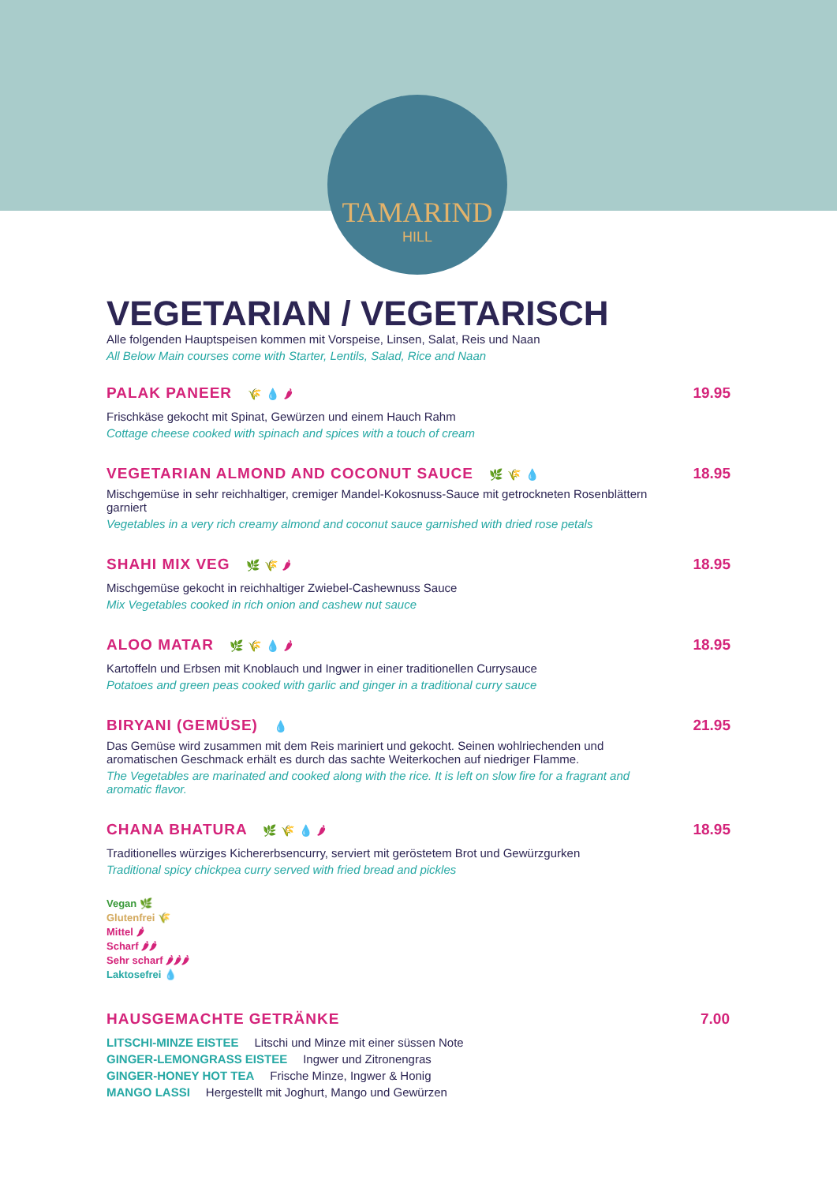TAMARIND
HILL
VEGETARIAN / VEGETARISCH
Alle folgenden Hauptspeisen kommen mit Vorspeise, Linsen, Salat, Reis und Naan
All Below Main courses come with Starter, Lentils, Salad, Rice and Naan
PALAK PANEER 🌾 💧 🌶
Frischkäse gekocht mit Spinat, Gewürzen und einem Hauch Rahm
Cottage cheese cooked with spinach and spices with a touch of cream
19.95
VEGETARIAN ALMOND AND COCONUT SAUCE 🌿 🌾 💧
Mischgemüse in sehr reichhaltiger, cremiger Mandel-Kokosnuss-Sauce mit getrockneten Rosenblättern garniert
Vegetables in a very rich creamy almond and coconut sauce garnished with dried rose petals
18.95
SHAHI MIX VEG 🌿 🌾 🌶
Mischgemüse gekocht in reichhaltiger Zwiebel-Cashewnuss Sauce
Mix Vegetables cooked in rich onion and cashew nut sauce
18.95
ALOO MATAR 🌿 🌾 💧 🌶
Kartoffeln und Erbsen mit Knoblauch und Ingwer in einer traditionellen Currysauce
Potatoes and green peas cooked with garlic and ginger in a traditional curry sauce
18.95
BIRYANI (GEMÜSE) 💧
Das Gemüse wird zusammen mit dem Reis mariniert und gekocht. Seinen wohlriechenden und aromatischen Geschmack erhält es durch das sachte Weiterkochen auf niedriger Flamme.
The Vegetables are marinated and cooked along with the rice. It is left on slow fire for a fragrant and aromatic flavor.
21.95
CHANA BHATURA 🌿 🌾 💧 🌶
Traditionelles würziges Kichererbsencurry, serviert mit geröstetem Brot und Gewürzgurken
Traditional spicy chickpea curry served with fried bread and pickles
18.95
Vegan 🌿
Glutenfrei 🌾
Mittel 🌶
Scharf 🌶🌶
Sehr scharf 🌶🌶🌶
Laktosefrei 💧
HAUSGEMACHTE GETRÄNKE 7.00
LITSCHI-MINZE EISTEE Litschi und Minze mit einer süssen Note
GINGER-LEMONGRASS EISTEE Ingwer und Zitronengras
GINGER-HONEY HOT TEA Frische Minze, Ingwer & Honig
MANGO LASSI Hergestellt mit Joghurt, Mango und Gewürzen